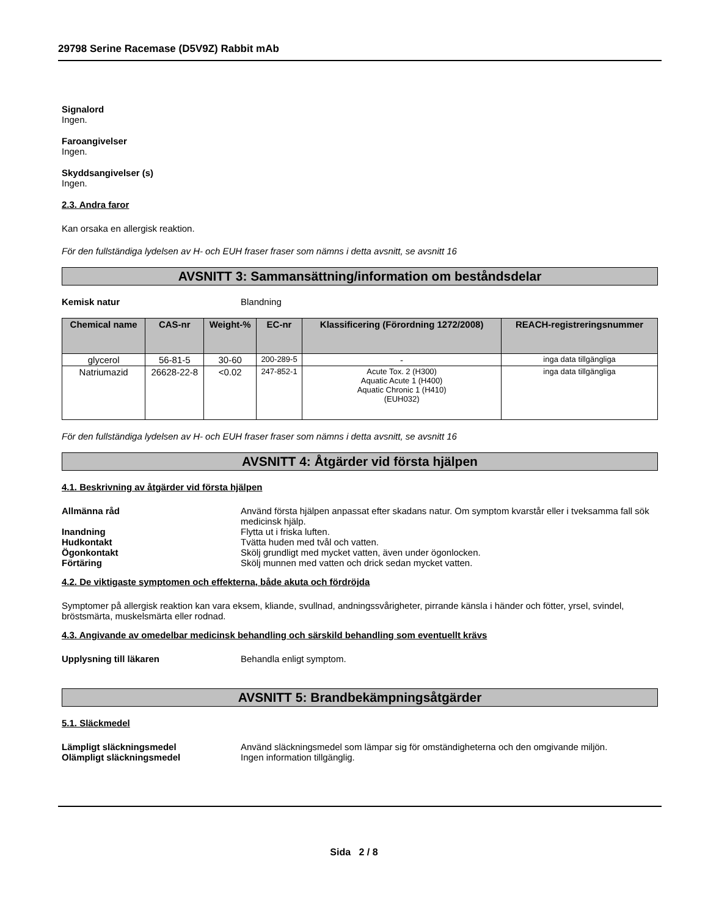29798 Serine Racemase (D5V9Z) Rabbit mAb
Signalord
Ingen.
Faroangivelser
Ingen.
Skyddsangivelser (s)
Ingen.
2.3. Andra faror
Kan orsaka en allergisk reaktion.
För den fullständiga lydelsen av H- och EUH fraser fraser som nämns i detta avsnitt, se avsnitt 16
AVSNITT 3: Sammansättning/information om beståndsdelar
Kemisk natur Blandning
| Chemical name | CAS-nr | Weight-% | EC-nr | Klassificering (Förordning 1272/2008) | REACH-registreringsnummer |
| --- | --- | --- | --- | --- | --- |
| glycerol | 56-81-5 | 30-60 | 200-289-5 | - | inga data tillgängliga |
| Natriumazid | 26628-22-8 | <0.02 | 247-852-1 | Acute Tox. 2 (H300) Aquatic Acute 1 (H400) Aquatic Chronic 1 (H410) (EUH032) | inga data tillgängliga |
För den fullständiga lydelsen av H- och EUH fraser fraser som nämns i detta avsnitt, se avsnitt 16
AVSNITT 4: Åtgärder vid första hjälpen
4.1. Beskrivning av åtgärder vid första hjälpen
Allmänna råd Använd första hjälpen anpassat efter skadans natur. Om symptom kvarstår eller i tveksamma fall sök medicinsk hjälp.
Inandning Flytta ut i friska luften.
Hudkontakt Tvätta huden med tvål och vatten.
Ögonkontakt Skölj grundligt med mycket vatten, även under ögonlocken.
Förtäring Skölj munnen med vatten och drick sedan mycket vatten.
4.2. De viktigaste symptomen och effekterna, både akuta och fördröjda
Symptomer på allergisk reaktion kan vara eksem, kliande, svullnad, andningssvårigheter, pirrande känsla i händer och fötter, yrsel, svindel, bröstsmärta, muskelsmärta eller rodnad.
4.3. Angivande av omedelbar medicinsk behandling och särskild behandling som eventuellt krävs
Upplysning till läkaren Behandla enligt symptom.
AVSNITT 5: Brandbekämpningsåtgärder
5.1. Släckmedel
Lämpligt släckningsmedel Använd släckningsmedel som lämpar sig för omständigheterna och den omgivande miljön.
Olämpligt släckningsmedel Ingen information tillgänglig.
Sida 2 / 8